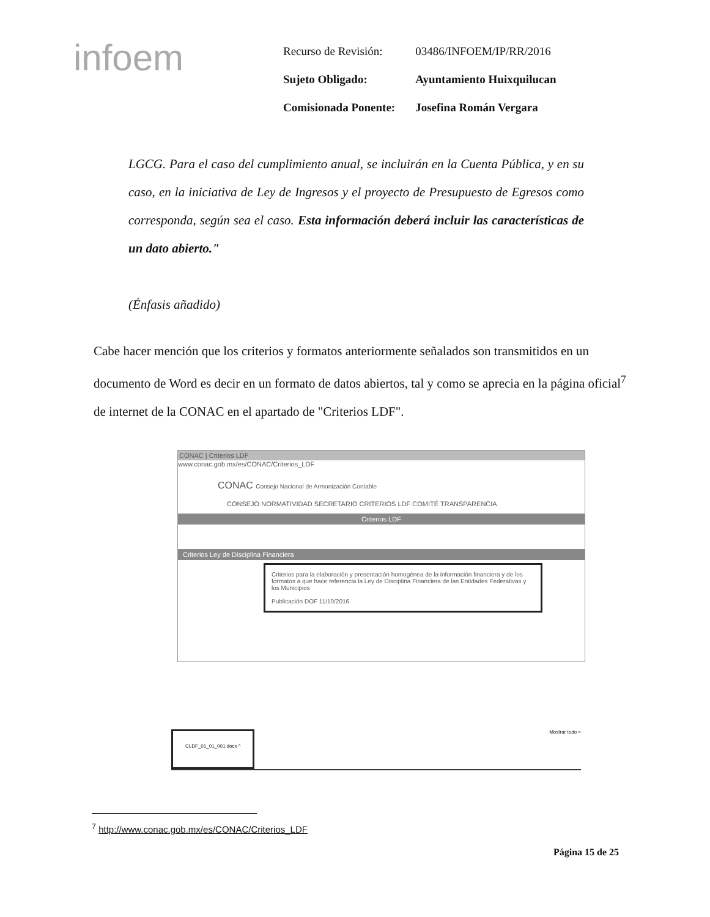infoem
| Recurso de Revisión: | 03486/INFOEM/IP/RR/2016 |
| Sujeto Obligado: | Ayuntamiento Huixquilucan |
| Comisionada Ponente: | Josefina Román Vergara |
LGCG. Para el caso del cumplimiento anual, se incluirán en la Cuenta Pública, y en su caso, en la iniciativa de Ley de Ingresos y el proyecto de Presupuesto de Egresos como corresponda, según sea el caso. Esta información deberá incluir las características de un dato abierto."
(Énfasis añadido)
Cabe hacer mención que los criterios y formatos anteriormente señalados son transmitidos en un documento de Word es decir en un formato de datos abiertos, tal y como se aprecia en la página oficial<sup>7</sup> de internet de la CONAC en el apartado de "Criterios LDF".
CONAC | Criterios LDF
www.conac.gob.mx/es/CONAC/Criterios_LDF
CONAC Consejo Nacional de Armonización Contable
CONSEJO NORMATIVIDAD SECRETARIO CRITERIOS LDF COMITÉ TRANSPARENCIA
Criterios LDF
Criterios Ley de Disciplina Financiera
Criterios para la elaboración y presentación homogénea de la información financiera y de los formatos a que hace referencia la Ley de Disciplina Financiera de las Entidades Federativas y los Municipios
Publicación DOF 11/10/2016
CLDF_01_01_001.docx ^ Mostrar todo ×
<sup>7</sup> http://www.conac.gob.mx/es/CONAC/Criterios_LDF
Página 15 de 25